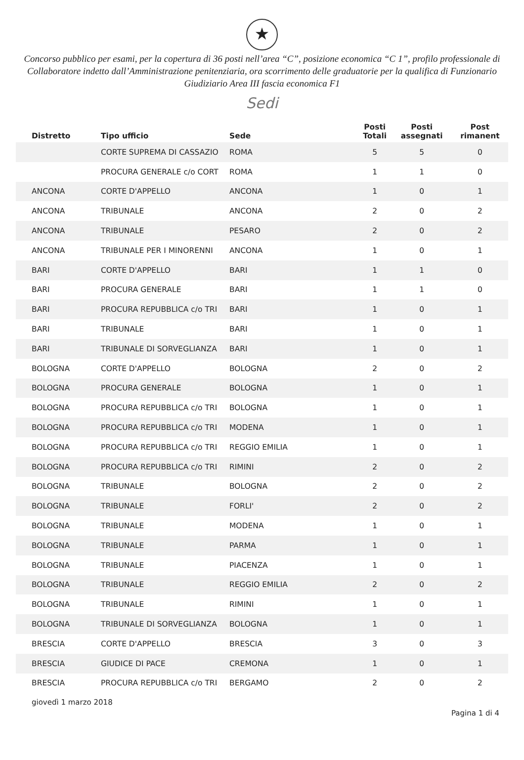★
Concorso pubblico per esami, per la copertura di 36 posti nell’area “C”, posizione economica “C 1”, profilo professionale di Collaboratore indetto dall’Amministrazione penitenziaria, ora scorrimento delle graduatorie per la qualifica di Funzionario Giudiziario Area III fascia economica F1
Sedi
| Distretto | Tipo ufficio | Sede | Posti Totali | Posti assegnati | Post rimanent |
| --- | --- | --- | --- | --- | --- |
| | CORTE SUPREMA DI CASSAZIO | ROMA | 5 | 5 | 0 |
| | PROCURA GENERALE c/o CORT | ROMA | 1 | 1 | 0 |
| ANCONA | CORTE D'APPELLO | ANCONA | 1 | 0 | 1 |
| ANCONA | TRIBUNALE | ANCONA | 2 | 0 | 2 |
| ANCONA | TRIBUNALE | PESARO | 2 | 0 | 2 |
| ANCONA | TRIBUNALE PER I MINORENNI | ANCONA | 1 | 0 | 1 |
| BARI | CORTE D'APPELLO | BARI | 1 | 1 | 0 |
| BARI | PROCURA GENERALE | BARI | 1 | 1 | 0 |
| BARI | PROCURA REPUBBLICA c/o TRI | BARI | 1 | 0 | 1 |
| BARI | TRIBUNALE | BARI | 1 | 0 | 1 |
| BARI | TRIBUNALE DI SORVEGLIANZA | BARI | 1 | 0 | 1 |
| BOLOGNA | CORTE D'APPELLO | BOLOGNA | 2 | 0 | 2 |
| BOLOGNA | PROCURA GENERALE | BOLOGNA | 1 | 0 | 1 |
| BOLOGNA | PROCURA REPUBBLICA c/o TRI | BOLOGNA | 1 | 0 | 1 |
| BOLOGNA | PROCURA REPUBBLICA c/o TRI | MODENA | 1 | 0 | 1 |
| BOLOGNA | PROCURA REPUBBLICA c/o TRI | REGGIO EMILIA | 1 | 0 | 1 |
| BOLOGNA | PROCURA REPUBBLICA c/o TRI | RIMINI | 2 | 0 | 2 |
| BOLOGNA | TRIBUNALE | BOLOGNA | 2 | 0 | 2 |
| BOLOGNA | TRIBUNALE | FORLI' | 2 | 0 | 2 |
| BOLOGNA | TRIBUNALE | MODENA | 1 | 0 | 1 |
| BOLOGNA | TRIBUNALE | PARMA | 1 | 0 | 1 |
| BOLOGNA | TRIBUNALE | PIACENZA | 1 | 0 | 1 |
| BOLOGNA | TRIBUNALE | REGGIO EMILIA | 2 | 0 | 2 |
| BOLOGNA | TRIBUNALE | RIMINI | 1 | 0 | 1 |
| BOLOGNA | TRIBUNALE DI SORVEGLIANZA | BOLOGNA | 1 | 0 | 1 |
| BRESCIA | CORTE D'APPELLO | BRESCIA | 3 | 0 | 3 |
| BRESCIA | GIUDICE DI PACE | CREMONA | 1 | 0 | 1 |
| BRESCIA | PROCURA REPUBBLICA c/o TRI | BERGAMO | 2 | 0 | 2 |
giovedì 1 marzo 2018 Pagina 1 di 4